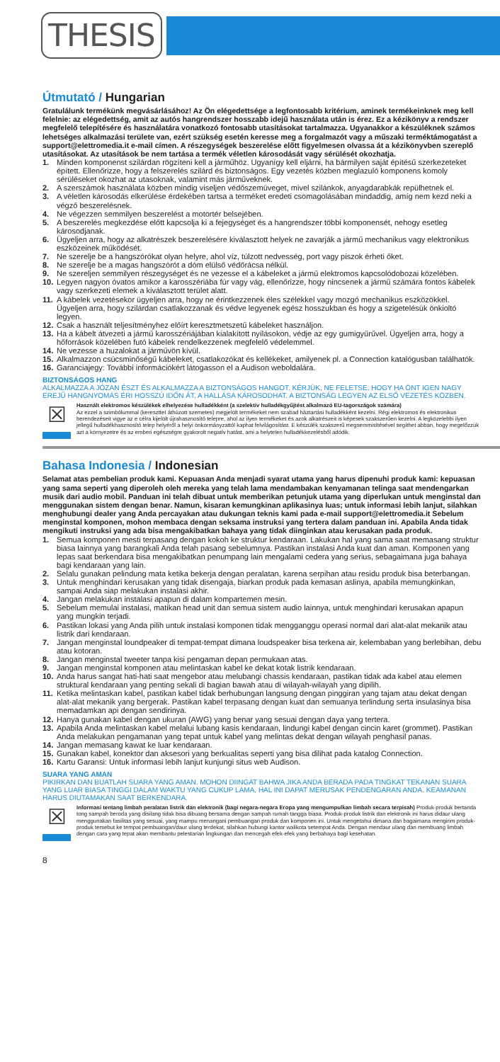THESIS
Útmutató / Hungarian
Gratulálunk termékünk megvásárlásához! Az Ön elégedettsége a legfontosabb kritérium, aminek termékeinknek meg kell felelnie: az elégedettség, amit az autós hangrendszer hosszabb idejű használata után is érez. Ez a kézikönyv a rendszer megfelelő telepítésére és használatára vonatkozó fontosabb utasításokat tartalmazza. Ugyanakkor a készüléknek számos lehetséges alkalmazási területe van, ezért szükség esetén keresse meg a forgalmazót vagy a műszaki terméktámogatást a support@elettromedia.it e-mail címen. A részegységek beszerelése előtt figyelmesen olvassa át a kézikönyvben szereplő utasításokat. Az utasítások be nem tartása a termék véletlen károsodását vagy sérülését okozhatja.
1. Minden komponenst szilárdan rögzíteni kell a járműhöz. Ugyanígy kell eljárni, ha bármilyen saját építésű szerkezeteket épített. Ellenőrizze, hogy a felszerelés szilárd és biztonságos. Egy vezetés közben meglazuló komponens komoly sérüléseket okozhat az utasoknak, valamint más járműveknek.
2. A szerszámok használata közben mindig viseljen védőszemüveget, mivel szilánkok, anyagdarabkák repülhetnek el.
3. A véletlen károsodás elkerülése érdekében tartsa a terméket eredeti csomagolásában mindaddig, amíg nem kezd neki a végző beszerelésnek.
4. Ne végezzen semmilyen beszerelést a motortér belsejében.
5. A beszerelés megkezdése előtt kapcsolja ki a fejegységet és a hangrendszer többi komponensét, nehogy esetleg károsodjanak.
6. Ügyeljen arra, hogy az alkatrészek beszerelésére kiválasztott helyek ne zavarják a jármű mechanikus vagy elektronikus eszközeinek működését.
7. Ne szerelje be a hangszórókat olyan helyre, ahol víz, túlzott nedvesség, port vagy piszok érheti őket.
8. Ne szerelje be a magas hangszórót a dóm elülső védőrácsa nélkül.
9. Ne szereljen semmilyen részegységet és ne vezesse el a kábeleket a jármű elektromos kapcsolódobozai közelében.
10. Legyen nagyon óvatos amikor a karosszériába fúr vagy vág, ellenőrizze, hogy nincsenek a jármű számára fontos kábelek vagy szerkezeti elemek a kiválasztott terület alatt.
11. A kábelek vezetésekor ügyeljen arra, hogy ne érintkezzenek éles szélekkel vagy mozgó mechanikus eszközökkel. Ügyeljen arra, hogy szilárdan csatlakozzanak és védve legyenek egész hosszukban és hogy a szigetelésük önkioltó legyen.
12. Csak a használt teljesítményhez előírt keresztmetszetű kábeleket használjon.
13. Ha a kábelt átvezeti a jármű karosszériájában kialakított nyílásokon, védje az egy gumigyűrűvel. Ügyeljen arra, hogy a hőforrások közelében futó kábelek rendelkezzenek megfelelő védelemmel.
14. Ne vezesse a huzalokat a járművön kívül.
15. Alkalmazzon csúcsminőségű kábeleket, csatlakozókat és kellékeket, amilyenek pl. a Connection katalógusban találhatók.
16. Garanciajegy: További információkért látogasson el a Audison weboldalára.
BIZTONSÁGOS HANG
ALKALMAZZA A JÓZAN ÉSZT ÉS ALKALMAZZA A BIZTONSÁGOS HANGOT. KÉRJÜK, NE FELETSE, HOGY HA ÖNT IGEN NAGY EREJŰ HANGNYOMÁS ÉRI HOSSZÚ IDŐN ÁT, A HALLÁSA KÁROSODHAT. A BIZTONSÁG LEGYEN AZ ELSŐ VEZETÉS KÖZBEN.
☒
Használt elektromos készülékek elhelyezése hulladékként (a szelektív hulladékgyűjtést alkalmazó EU-tagországok számára)
Az ezzel a szimbólummal (keresztteI áthúzott szemetes) megjelölt termékeket nem szabad háztartási hulladékként kezelni. Régi elektromos és elektronikus berendezéseit vigye az e célra kijelölt újrahasznosító telepre, ahol az ilyen termékeket és azok alkatrészeit is képesek szakszerűen kezelni. A legközelebbi ilyen jellegű hulladékhasznosító telep helyéről a helyi önkormányzattól kaphat felvilágosítást. E készülék szakszerű megsemmisítésével segíthet abban, hogy megelőzzük azt a környezetre és az emberi egészségre gyakorolt negatív hatást, ami a helytelen hulladékkezelésből adódik.
Bahasa Indonesia / Indonesian
Selamat atas pembelian produk kami. Kepuasan Anda menjadi syarat utama yang harus dipenuhi produk kami: kepuasan yang sama seperti yang diperoleh oleh mereka yang telah lama mendambakan kenyamanan telinga saat mendengarkan musik dari audio mobil. Panduan ini telah dibuat untuk memberikan petunjuk utama yang diperlukan untuk menginstal dan menggunakan sistem dengan benar. Namun, kisaran kemungkinan aplikasinya luas; untuk informasi lebih lanjut, silahkan menghubungi dealer yang Anda percayakan atau dukungan teknis kami pada e-mail support@elettromedia.it Sebelum menginstal komponen, mohon membaca dengan seksama instruksi yang tertera dalam panduan ini. Apabila Anda tidak mengikuti instruksi yang ada bisa mengakibatkan bahaya yang tidak diinginkan atau kerusakan pada produk.
1. Semua komponen mesti terpasang dengan kokoh ke struktur kendaraan. Lakukan hal yang sama saat memasang struktur biasa lainnya yang barangkali Anda telah pasang sebelumnya. Pastikan instalasi Anda kuat dan aman. Komponen yang lepas saat berkendara bisa mengakibatkan penumpang lain mengalami cedera yang serius, sebagaimana juga bahaya bagi kendaraan yang lain.
2. Selalu gunakan pelindung mata ketika bekerja dengan peralatan, karena serpihan atau residu produk bisa beterbangan.
3. Untuk menghindari kerusakan yang tidak disengaja, biarkan produk pada kemasan aslinya, apabila memungkinkan, sampai Anda siap melakukan instalasi akhir.
4. Jangan melakukan instalasi apapun di dalam kompartemen mesin.
5. Sebelum memulai instalasi, matikan head unit dan semua sistem audio lainnya, untuk menghindari kerusakan apapun yang mungkin terjadi.
6. Pastikan lokasi yang Anda pilih untuk instalasi komponen tidak mengganggu operasi normal dari alat-alat mekanik atau listrik dari kendaraan.
7. Jangan menginstal loundpeaker di tempat-tempat dimana loudspeaker bisa terkena air, kelembaban yang berlebihan, debu atau kotoran.
8. Jangan menginstal tweeter tanpa kisi pengaman depan permukaan atas.
9. Jangan menginstal komponen atau melintaskan kabel ke dekat kotak listrik kendaraan.
10. Anda harus sangat hati-hati saat mengebor atau melubangi chassis kendaraan, pastikan tidak ada kabel atau elemen struktural kendaraan yang penting sekali di bagian bawah atau di wilayah-wilayah yang dipilih.
11. Ketika melintaskan kabel, pastikan kabel tidak berhubungan langsung dengan pinggiran yang tajam atau dekat dengan alat-alat mekanik yang bergerak. Pastikan kabel terpasang dengan kuat dan semuanya terlindung serta insulasinya bisa memadamkan api dengan sendirinya.
12. Hanya gunakan kabel dengan ukuran (AWG) yang benar yang sesuai dengan daya yang tertera.
13. Apabila Anda melintaskan kabel melalui lubang kasis kendaraan, lindungi kabel dengan cincin karet (grommet). Pastikan Anda melakukan pengamanan yang tepat untuk kabel yang melintas dekat dengan wilayah penghasil panas.
14. Jangan memasang kawat ke luar kendaraan.
15. Gunakan kabel, konektor dan aksesori yang berkualitas seperti yang bisa dilihat pada katalog Connection.
16. Kartu Garansi: Untuk informasi lebih lanjut kunjungi situs web Audison.
SUARA YANG AMAN
PIKIRKAN DAN BUATLAH SUARA YANG AMAN. MOHON DIINGAT BAHWA JIKA ANDA BERADA PADA TINGKAT TEKANAN SUARA YANG LUAR BIASA TINGGI DALAM WAKTU YANG CUKUP LAMA, HAL INI DAPAT MERUSAK PENDENGARAN ANDA. KEAMANAN HARUS DIUTAMAKAN SAAT BERKENDARA.
☒
Informasi tentang limbah peralatan listrik dan elektronik (bagi negara-negara Eropa yang mengumpulkan limbah secara terpisah) Produk-produk bertanda tong sampah beroda yang disilang tidak bisa dibuang bersama dengan sampah rumah tangga biasa. Produk-produk listrik dan elektronik ini harus didaur ulang menggunakan fasilitas yang sesuai, yang mampu menangani pembuangan produk dan komponen ini. Untuk mengetahui dimana dan bagaimana mengirim produk-produk tersebut ke tempat pembuangan/daur ulang terdekat, silahkan hubungi kantor walikota setempat Anda. Dengan mendaur ulang dan membuang limbah dengan cara yang tepat akan membantu pelestarian lingkungan dan mencegah efek-efek yang berbahaya bagi kesehatan.
8